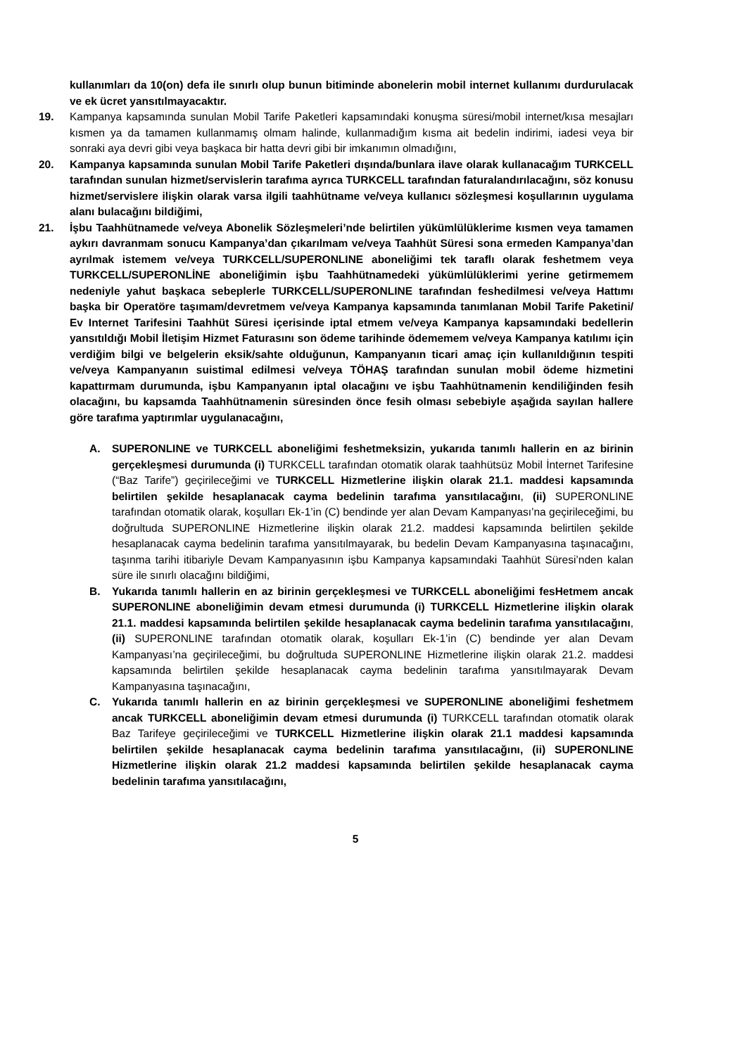kullanımları da 10(on) defa ile sınırlı olup bunun bitiminde abonelerin mobil internet kullanımı durdurulacak ve ek ücret yansıtılmayacaktır.
19. Kampanya kapsamında sunulan Mobil Tarife Paketleri kapsamındaki konuşma süresi/mobil internet/kısa mesajları kısmen ya da tamamen kullanmamış olmam halinde, kullanmadığım kısma ait bedelin indirimi, iadesi veya bir sonraki aya devri gibi veya başkaca bir hatta devri gibi bir imkanımın olmadığını,
20. Kampanya kapsamında sunulan Mobil Tarife Paketleri dışında/bunlara ilave olarak kullanacağım TURKCELL tarafından sunulan hizmet/servislerin tarafıma ayrıca TURKCELL tarafından faturalandırılacağını, söz konusu hizmet/servislere ilişkin olarak varsa ilgili taahhütname ve/veya kullanıcı sözleşmesi koşullarının uygulama alanı bulacağını bildiğimi,
21. İşbu Taahhütnamede ve/veya Abonelik Sözleşmeleri’nde belirtilen yükümlülüklerime kısmen veya tamamen aykırı davranmam sonucu Kampanya’dan çıkarılmam ve/veya Taahhüt Süresi sona ermeden Kampanya’dan ayrılmak istemem ve/veya TURKCELL/SUPERONLINE aboneliğimi tek taraflı olarak feshetmem veya TURKCELL/SUPERONLİNE aboneliğimin işbu Taahhütnamedeki yükümlülüklerimi yerine getirmemem nedeniyle yahut başkaca sebeplerle TURKCELL/SUPERONLINE tarafından feshedilmesi ve/veya Hattımı başka bir Operatöre taşımam/devretmem ve/veya Kampanya kapsamında tanımlanan Mobil Tarife Paketini/ Ev Internet Tarifesini Taahhüt Süresi içerisinde iptal etmem ve/veya Kampanya kapsamındaki bedellerin yansıtıldığı Mobil İletişim Hizmet Faturasını son ödeme tarihinde ödememem ve/veya Kampanya katılımı için verdiğim bilgi ve belgelerin eksik/sahte olduğunun, Kampanyanın ticari amaç için kullanıldığının tespiti ve/veya Kampanyanın suistimal edilmesi ve/veya TÖHAŞ tarafından sunulan mobil ödeme hizmetini kapattırmam durumunda, işbu Kampanyanın iptal olacağını ve işbu Taahhütnamenin kendiliğinden fesih olacağını, bu kapsamda Taahhütnamenin süresinden önce fesih olması sebebiyle aşağıda sayılan hallere göre tarafıma yaptırımlar uygulanacağını,
A. SUPERONLINE ve TURKCELL aboneliğimi feshetmeksizin, yukarıda tanımlı hallerin en az birinin gerçekleşmesi durumunda (i) TURKCELL tarafından otomatik olarak taahhütsüz Mobil İnternet Tarifesine (“Baz Tarife”) geçirileceğimi ve TURKCELL Hizmetlerine ilişkin olarak 21.1. maddesi kapsamında belirtilen şekilde hesaplanacak cayma bedelinin tarafıma yansıtılacağını, (ii) SUPERONLINE tarafından otomatik olarak, koşulları Ek-1’in (C) bendinde yer alan Devam Kampanyası’na geçirileceğimi, bu doğrultuda SUPERONLINE Hizmetlerine ilişkin olarak 21.2. maddesi kapsamında belirtilen şekilde hesaplanacak cayma bedelinin tarafıma yansıtılmayarak, bu bedelin Devam Kampanyasına taşınacağını, taşınma tarihi itibariyle Devam Kampanyasının işbu Kampanya kapsamındaki Taahhüt Süresi’nden kalan süre ile sınırlı olacağını bildiğimi,
B. Yukarıda tanımlı hallerin en az birinin gerçekleşmesi ve TURKCELL aboneliğimi fesHetmem ancak SUPERONLINE aboneliğimin devam etmesi durumunda (i) TURKCELL Hizmetlerine ilişkin olarak 21.1. maddesi kapsamında belirtilen şekilde hesaplanacak cayma bedelinin tarafıma yansıtılacağını, (ii) SUPERONLINE tarafından otomatik olarak, koşulları Ek-1’in (C) bendinde yer alan Devam Kampanyası’na geçirileceğimi, bu doğrultuda SUPERONLINE Hizmetlerine ilişkin olarak 21.2. maddesi kapsamında belirtilen şekilde hesaplanacak cayma bedelinin tarafıma yansıtılmayarak Devam Kampanyasına taşınacağını,
C. Yukarıda tanımlı hallerin en az birinin gerçekleşmesi ve SUPERONLINE aboneliğimi feshetmem ancak TURKCELL aboneliğimin devam etmesi durumunda (i) TURKCELL tarafından otomatik olarak Baz Tarifeye geçirileceğimi ve TURKCELL Hizmetlerine ilişkin olarak 21.1 maddesi kapsamında belirtilen şekilde hesaplanacak cayma bedelinin tarafıma yansıtılacağını, (ii) SUPERONLINE Hizmetlerine ilişkin olarak 21.2 maddesi kapsamında belirtilen şekilde hesaplanacak cayma bedelinin tarafıma yansıtılacağını,
5